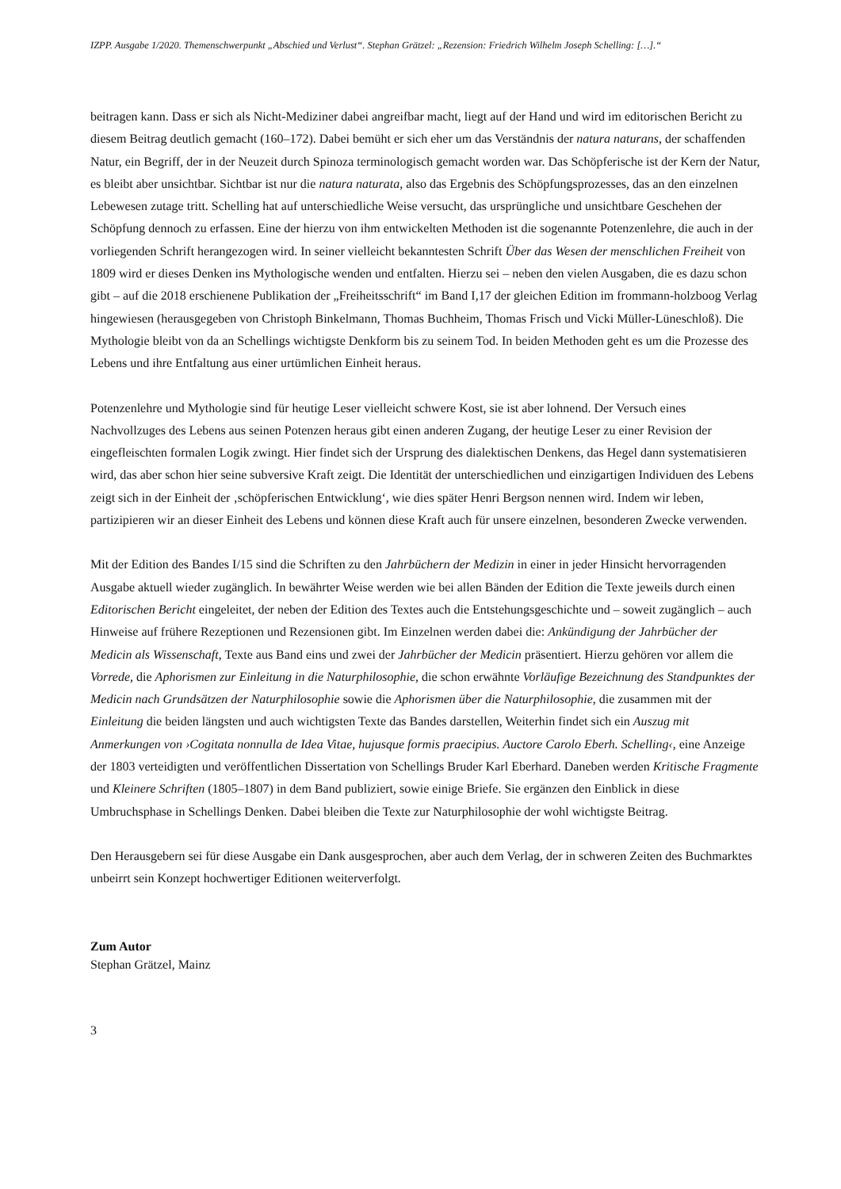IZPP. Ausgabe 1/2020. Themenschwerpunkt „Abschied und Verlust“. Stephan Grätzel: „Rezension: Friedrich Wilhelm Joseph Schelling: […].“
beitragen kann. Dass er sich als Nicht-Mediziner dabei angreifbar macht, liegt auf der Hand und wird im editorischen Bericht zu diesem Beitrag deutlich gemacht (160–172). Dabei bemüht er sich eher um das Verständnis der natura naturans, der schaffenden Natur, ein Begriff, der in der Neuzeit durch Spinoza terminologisch gemacht worden war. Das Schöpferische ist der Kern der Natur, es bleibt aber unsichtbar. Sichtbar ist nur die natura naturata, also das Ergebnis des Schöpfungsprozesses, das an den einzelnen Lebewesen zutage tritt. Schelling hat auf unterschiedliche Weise versucht, das ursprüngliche und unsichtbare Geschehen der Schöpfung dennoch zu erfassen. Eine der hierzu von ihm entwickelten Methoden ist die sogenannte Potenzenlehre, die auch in der vorliegenden Schrift herangezogen wird. In seiner vielleicht bekanntesten Schrift Über das Wesen der menschlichen Freiheit von 1809 wird er dieses Denken ins Mythologische wenden und entfalten. Hierzu sei – neben den vielen Ausgaben, die es dazu schon gibt – auf die 2018 erschienene Publikation der „Freiheitsschrift“ im Band I,17 der gleichen Edition im frommann-holzboog Verlag hingewiesen (herausgegeben von Christoph Binkelmann, Thomas Buchheim, Thomas Frisch und Vicki Müller-Lüneschloß). Die Mythologie bleibt von da an Schellings wichtigste Denkform bis zu seinem Tod. In beiden Methoden geht es um die Prozesse des Lebens und ihre Entfaltung aus einer urtümlichen Einheit heraus.
Potenzenlehre und Mythologie sind für heutige Leser vielleicht schwere Kost, sie ist aber lohnend. Der Versuch eines Nachvollzuges des Lebens aus seinen Potenzen heraus gibt einen anderen Zugang, der heutige Leser zu einer Revision der eingefleischten formalen Logik zwingt. Hier findet sich der Ursprung des dialektischen Denkens, das Hegel dann systematisieren wird, das aber schon hier seine subversive Kraft zeigt. Die Identität der unterschiedlichen und einzigartigen Individuen des Lebens zeigt sich in der Einheit der ‚schöpferischen Entwicklung‘, wie dies später Henri Bergson nennen wird. Indem wir leben, partizipieren wir an dieser Einheit des Lebens und können diese Kraft auch für unsere einzelnen, besonderen Zwecke verwenden.
Mit der Edition des Bandes I/15 sind die Schriften zu den Jahrbüchern der Medizin in einer in jeder Hinsicht hervorragenden Ausgabe aktuell wieder zugänglich. In bewährter Weise werden wie bei allen Bänden der Edition die Texte jeweils durch einen Editorischen Bericht eingeleitet, der neben der Edition des Textes auch die Entstehungsgeschichte und – soweit zugänglich – auch Hinweise auf frühere Rezeptionen und Rezensionen gibt. Im Einzelnen werden dabei die: Ankündigung der Jahrbücher der Medicin als Wissenschaft, Texte aus Band eins und zwei der Jahrbücher der Medicin präsentiert. Hierzu gehören vor allem die Vorrede, die Aphorismen zur Einleitung in die Naturphilosophie, die schon erwähnte Vorläufige Bezeichnung des Standpunktes der Medicin nach Grundsätzen der Naturphilosophie sowie die Aphorismen über die Naturphilosophie, die zusammen mit der Einleitung die beiden längsten und auch wichtigsten Texte das Bandes darstellen, Weiterhin findet sich ein Auszug mit Anmerkungen von ›Cogitata nonnulla de Idea Vitae, hujusque formis praecipius. Auctore Carolo Eberh. Schelling‹, eine Anzeige der 1803 verteidigten und veröffentlichen Dissertation von Schellings Bruder Karl Eberhard. Daneben werden Kritische Fragmente und Kleinere Schriften (1805–1807) in dem Band publiziert, sowie einige Briefe. Sie ergänzen den Einblick in diese Umbruchsphase in Schellings Denken. Dabei bleiben die Texte zur Naturphilosophie der wohl wichtigste Beitrag.
Den Herausgebern sei für diese Ausgabe ein Dank ausgesprochen, aber auch dem Verlag, der in schweren Zeiten des Buchmarktes unbeirrt sein Konzept hochwertiger Editionen weiterverfolgt.
Zum Autor
Stephan Grätzel, Mainz
3